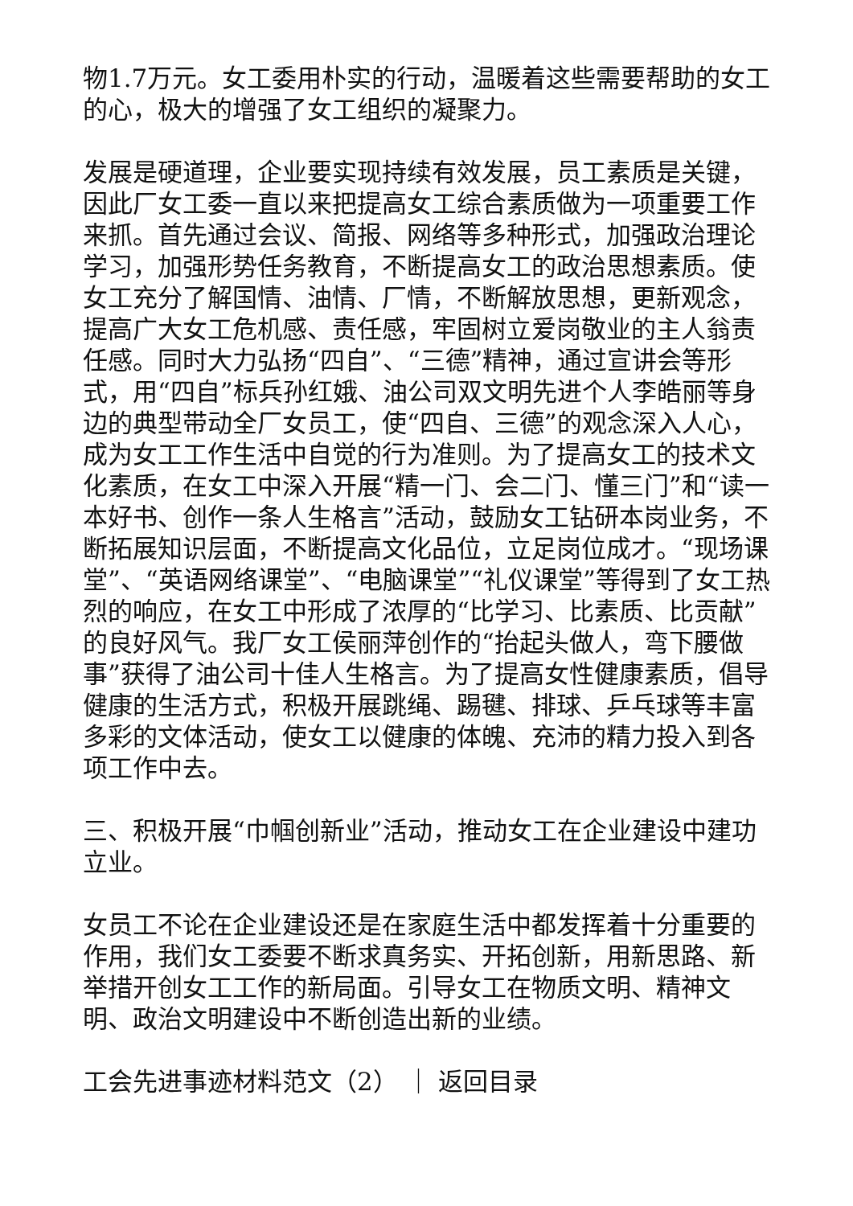物1.7万元。女工委用朴实的行动，温暖着这些需要帮助的女工的心，极大的增强了女工组织的凝聚力。
发展是硬道理，企业要实现持续有效发展，员工素质是关键，因此厂女工委一直以来把提高女工综合素质做为一项重要工作来抓。首先通过会议、简报、网络等多种形式，加强政治理论学习，加强形势任务教育，不断提高女工的政治思想素质。使女工充分了解国情、油情、厂情，不断解放思想，更新观念，提高广大女工危机感、责任感，牢固树立爱岗敬业的主人翁责任感。同时大力弘扬“四自”、“三德”精神，通过宣讲会等形式，用“四自”标兵孙红娥、油公司双文明先进个人李皓丽等身边的典型带动全厂女员工，使“四自、三德”的观念深入人心，成为女工工作生活中自觉的行为准则。为了提高女工的技术文化素质，在女工中深入开展“精一门、会二门、懂三门”和“读一本好书、创作一条人生格言”活动，鼓励女工钻研本岗业务，不断拓展知识层面，不断提高文化品位，立足岗位成才。“现场课堂”、“英语网络课堂”、“电脑课堂”“礼仪课堂”等得到了女工热烈的响应，在女工中形成了浓厚的“比学习、比素质、比贡献”的良好风气。我厂女工侯丽萍创作的“抬起头做人，弯下腰做事”获得了油公司十佳人生格言。为了提高女性健康素质，倡导健康的生活方式，积极开展跳绳、踢毽、排球、乒乓球等丰富多彩的文体活动，使女工以健康的体魄、充沛的精力投入到各项工作中去。
三、积极开展“巾帼创新业”活动，推动女工在企业建设中建功立业。
女员工不论在企业建设还是在家庭生活中都发挥着十分重要的作用，我们女工委要不断求真务实、开拓创新，用新思路、新举措开创女工工作的新局面。引导女工在物质文明、精神文明、政治文明建设中不断创造出新的业绩。
工会先进事迹材料范文（2） ｜ 返回目录